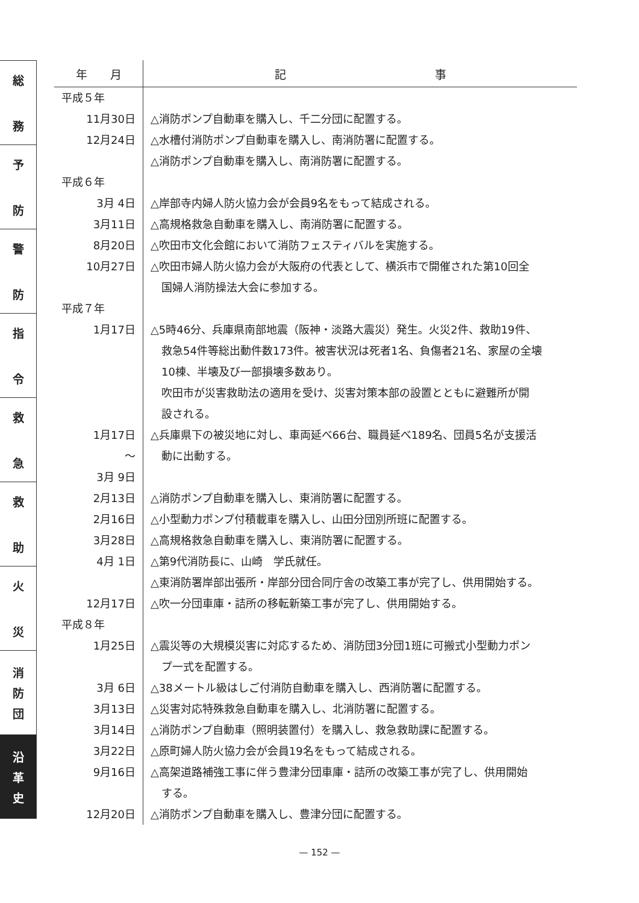総
務
予
防
警
防
指
令
救
急
救
助
火
災
消
防
団
沿
革
史
| 年 月 | 記 事 |
| --- | --- |
| 平成５年 | |
| 11月30日 | △消防ポンプ自動車を購入し、千二分団に配置する。 |
| 12月24日 | △水槽付消防ポンプ自動車を購入し、南消防署に配置する。 |
| | △消防ポンプ自動車を購入し、南消防署に配置する。 |
| 平成６年 | |
| 3月 4日 | △岸部寺内婦人防火協力会が会員9名をもって結成される。 |
| 3月11日 | △高規格救急自動車を購入し、南消防署に配置する。 |
| 8月20日 | △吹田市文化会館において消防フェスティバルを実施する。 |
| 10月27日 | △吹田市婦人防火協力会が大阪府の代表として、横浜市で開催された第10回全 |
| | 国婦人消防操法大会に参加する。 |
| 平成７年 | |
| 1月17日 | △5時46分、兵庫県南部地震（阪神・淡路大震災）発生。火災2件、救助19件、 |
| | 救急54件等総出動件数173件。被害状況は死者1名、負傷者21名、家屋の全壊 |
| | 10棟、半壊及び一部損壊多数あり。 |
| | 吹田市が災害救助法の適用を受け、災害対策本部の設置とともに避難所が開 |
| | 設される。 |
| 1月17日 | △兵庫県下の被災地に対し、車両延べ66台、職員延べ189名、団員5名が支援活 |
| 〜 | 動に出動する。 |
| 3月 9日 | |
| 2月13日 | △消防ポンプ自動車を購入し、東消防署に配置する。 |
| 2月16日 | △小型動力ポンプ付積載車を購入し、山田分団別所班に配置する。 |
| 3月28日 | △高規格救急自動車を購入し、東消防署に配置する。 |
| 4月 1日 | △第9代消防長に、山崎 学氏就任。 |
| | △東消防署岸部出張所・岸部分団合同庁舎の改築工事が完了し、供用開始する。 |
| 12月17日 | △吹一分団車庫・詰所の移転新築工事が完了し、供用開始する。 |
| 平成８年 | |
| 1月25日 | △震災等の大規模災害に対応するため、消防団3分団1班に可搬式小型動力ポン |
| | プ一式を配置する。 |
| 3月 6日 | △38メートル級はしご付消防自動車を購入し、西消防署に配置する。 |
| 3月13日 | △災害対応特殊救急自動車を購入し、北消防署に配置する。 |
| 3月14日 | △消防ポンプ自動車（照明装置付）を購入し、救急救助課に配置する。 |
| 3月22日 | △原町婦人防火協力会が会員19名をもって結成される。 |
| 9月16日 | △高架道路補強工事に伴う豊津分団車庫・詰所の改築工事が完了し、供用開始 |
| | する。 |
| 12月20日 | △消防ポンプ自動車を購入し、豊津分団に配置する。 |
— 152 —